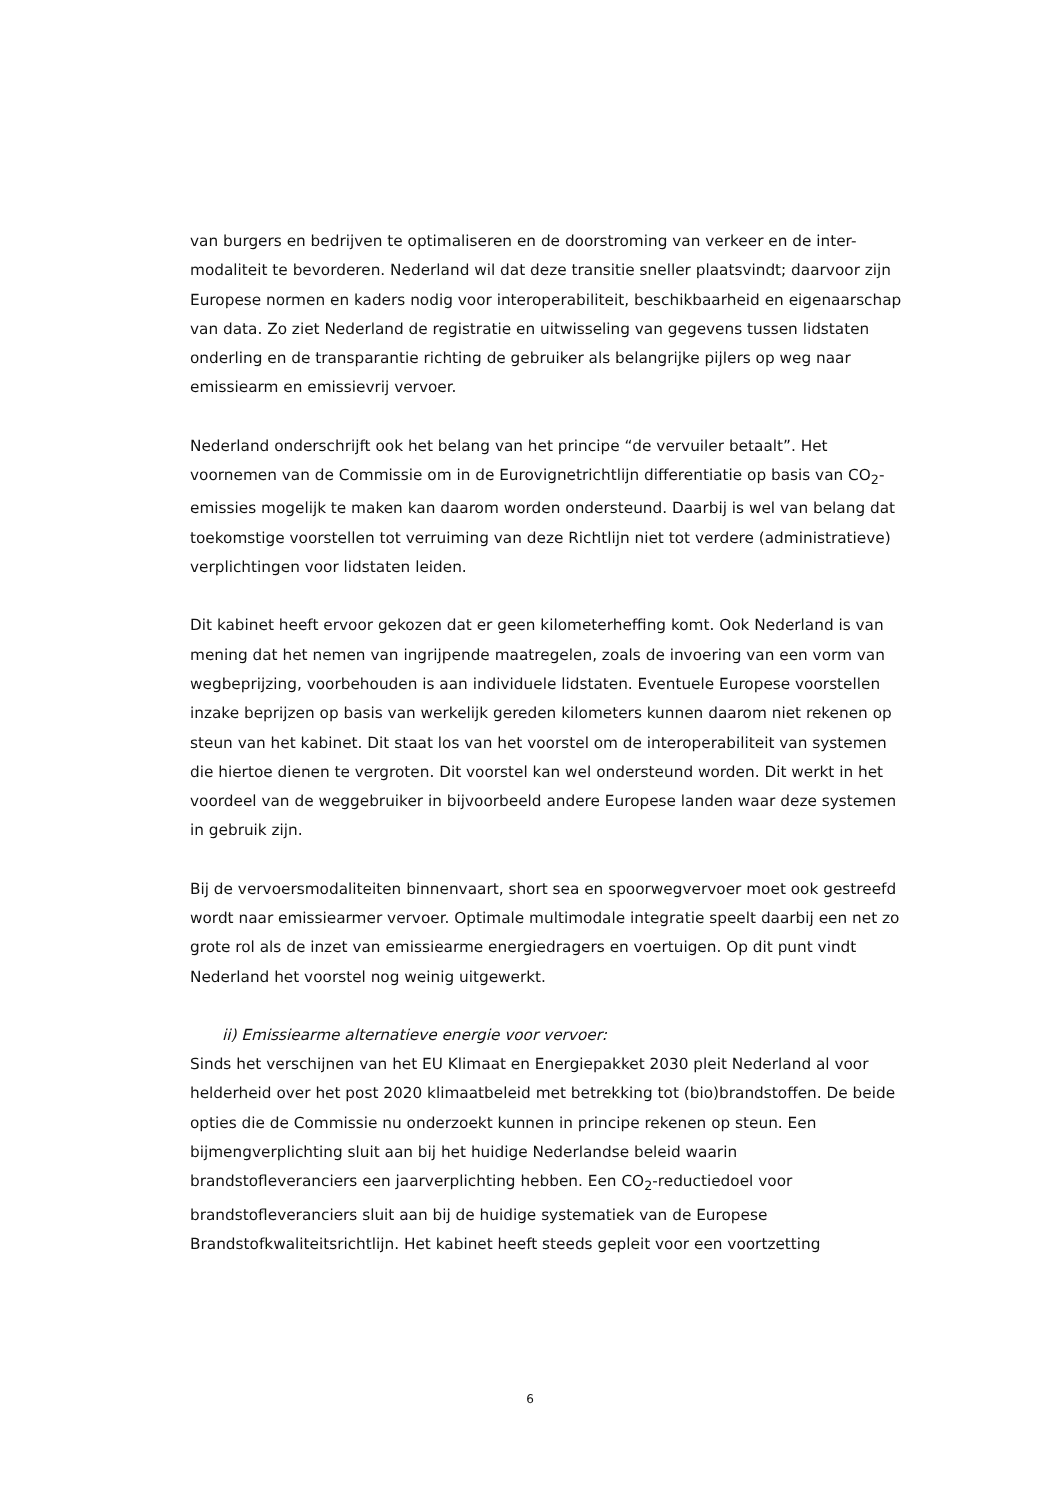van burgers en bedrijven te optimaliseren en de doorstroming van verkeer en de inter-modaliteit te bevorderen. Nederland wil dat deze transitie sneller plaatsvindt; daarvoor zijn Europese normen en kaders nodig voor interoperabiliteit, beschikbaarheid en eigenaarschap van data. Zo ziet Nederland de registratie en uitwisseling van gegevens tussen lidstaten onderling en de transparantie richting de gebruiker als belangrijke pijlers op weg naar emissiearm en emissievrij vervoer.
Nederland onderschrijft ook het belang van het principe “de vervuiler betaalt”. Het voornemen van de Commissie om in de Eurovignetrichtlijn differentiatie op basis van CO<sub>2</sub>-emissies mogelijk te maken kan daarom worden ondersteund. Daarbij is wel van belang dat toekomstige voorstellen tot verruiming van deze Richtlijn niet tot verdere (administratieve) verplichtingen voor lidstaten leiden.
Dit kabinet heeft ervoor gekozen dat er geen kilometerheffing komt. Ook Nederland is van mening dat het nemen van ingrijpende maatregelen, zoals de invoering van een vorm van wegbeprijzing, voorbehouden is aan individuele lidstaten. Eventuele Europese voorstellen inzake beprijzen op basis van werkelijk gereden kilometers kunnen daarom niet rekenen op steun van het kabinet. Dit staat los van het voorstel om de interoperabiliteit van systemen die hiertoe dienen te vergroten. Dit voorstel kan wel ondersteund worden. Dit werkt in het voordeel van de weggebruiker in bijvoorbeeld andere Europese landen waar deze systemen in gebruik zijn.
Bij de vervoersmodaliteiten binnenvaart, short sea en spoorwegvervoer moet ook gestreefd wordt naar emissiearmer vervoer. Optimale multimodale integratie speelt daarbij een net zo grote rol als de inzet van emissiearme energiedragers en voertuigen. Op dit punt vindt Nederland het voorstel nog weinig uitgewerkt.
ii) Emissiearme alternatieve energie voor vervoer:
Sinds het verschijnen van het EU Klimaat en Energiepakket 2030 pleit Nederland al voor helderheid over het post 2020 klimaatbeleid met betrekking tot (bio)brandstoffen. De beide opties die de Commissie nu onderzoekt kunnen in principe rekenen op steun. Een bijmengverplichting sluit aan bij het huidige Nederlandse beleid waarin brandstofleveranciers een jaarverplichting hebben. Een CO<sub>2</sub>-reductiedoel voor brandstofleveranciers sluit aan bij de huidige systematiek van de Europese Brandstofkwaliteitsrichtlijn. Het kabinet heeft steeds gepleit voor een voortzetting
6